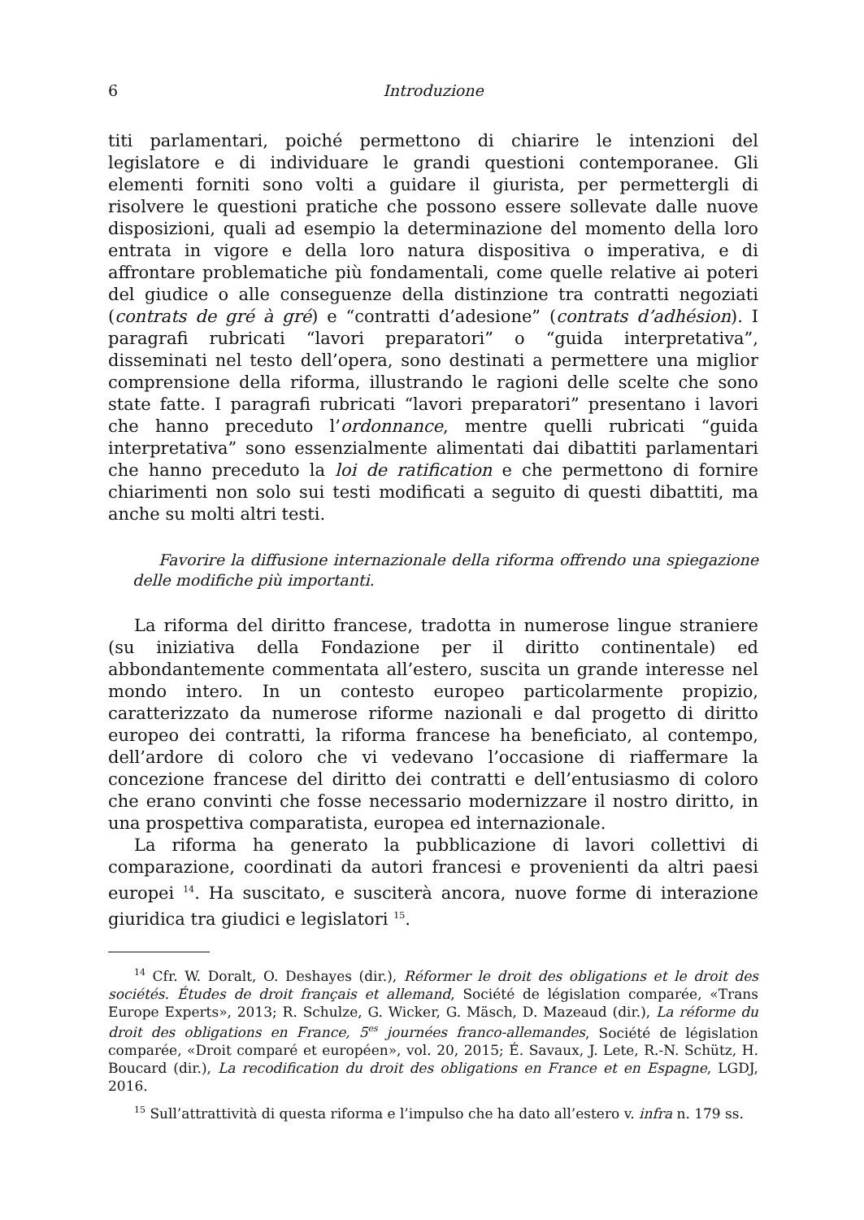6 Introduzione
titi parlamentari, poiché permettono di chiarire le intenzioni del legislatore e di individuare le grandi questioni contemporanee. Gli elementi forniti sono volti a guidare il giurista, per permettergli di risolvere le questioni pratiche che possono essere sollevate dalle nuove disposizioni, quali ad esempio la determinazione del momento della loro entrata in vigore e della loro natura dispositiva o imperativa, e di affrontare problematiche più fondamentali, come quelle relative ai poteri del giudice o alle conseguenze della distinzione tra contratti negoziati (contrats de gré à gré) e “contratti d’adesione” (contrats d’adhésion). I paragrafi rubricati “lavori preparatori” o “guida interpretativa”, disseminati nel testo dell’opera, sono destinati a permettere una miglior comprensione della riforma, illustrando le ragioni delle scelte che sono state fatte. I paragrafi rubricati “lavori preparatori” presentano i lavori che hanno preceduto l’ordonnance, mentre quelli rubricati “guida interpretativa” sono essenzialmente alimentati dai dibattiti parlamentari che hanno preceduto la loi de ratification e che permettono di fornire chiarimenti non solo sui testi modificati a seguito di questi dibattiti, ma anche su molti altri testi.
Favorire la diffusione internazionale della riforma offrendo una spiegazione delle modifiche più importanti.
La riforma del diritto francese, tradotta in numerose lingue straniere (su iniziativa della Fondazione per il diritto continentale) ed abbondantemente commentata all’estero, suscita un grande interesse nel mondo intero. In un contesto europeo particolarmente propizio, caratterizzato da numerose riforme nazionali e dal progetto di diritto europeo dei contratti, la riforma francese ha beneficiato, al contempo, dell’ardore di coloro che vi vedevano l’occasione di riaffermare la concezione francese del diritto dei contratti e dell’entusiasmo di coloro che erano convinti che fosse necessario modernizzare il nostro diritto, in una prospettiva comparatista, europea ed internazionale.
La riforma ha generato la pubblicazione di lavori collettivi di comparazione, coordinati da autori francesi e provenienti da altri paesi europei <sup>14</sup>. Ha suscitato, e susciterà ancora, nuove forme di interazione giuridica tra giudici e legislatori <sup>15</sup>.
<sup>14</sup> Cfr. W. Doralt, O. Deshayes (dir.), Réformer le droit des obligations et le droit des sociétés. Études de droit français et allemand, Société de législation comparée, «Trans Europe Experts», 2013; R. Schulze, G. Wicker, G. Mäsch, D. Mazeaud (dir.), La réforme du droit des obligations en France, 5<sup>es</sup> journées franco-allemandes, Société de législation comparée, «Droit comparé et européen», vol. 20, 2015; É. Savaux, J. Lete, R.-N. Schütz, H. Boucard (dir.), La recodification du droit des obligations en France et en Espagne, LGDJ, 2016.
<sup>15</sup> Sull’attrattività di questa riforma e l’impulso che ha dato all’estero v. infra n. 179 ss.